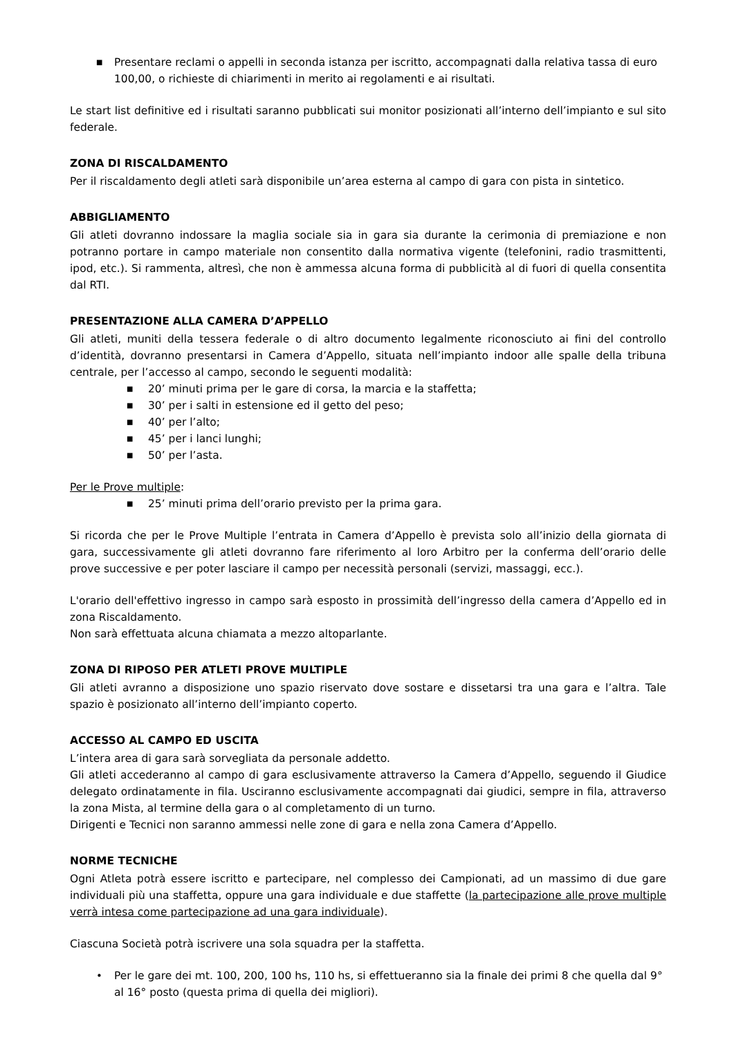■ Presentare reclami o appelli in seconda istanza per iscritto, accompagnati dalla relativa tassa di euro 100,00, o richieste di chiarimenti in merito ai regolamenti e ai risultati.
Le start list definitive ed i risultati saranno pubblicati sui monitor posizionati all’interno dell’impianto e sul sito federale.
ZONA DI RISCALDAMENTO
Per il riscaldamento degli atleti sarà disponibile un’area esterna al campo di gara con pista in sintetico.
ABBIGLIAMENTO
Gli atleti dovranno indossare la maglia sociale sia in gara sia durante la cerimonia di premiazione e non potranno portare in campo materiale non consentito dalla normativa vigente (telefonini, radio trasmittenti, ipod, etc.). Si rammenta, altresì, che non è ammessa alcuna forma di pubblicità al di fuori di quella consentita dal RTI.
PRESENTAZIONE ALLA CAMERA D’APPELLO
Gli atleti, muniti della tessera federale o di altro documento legalmente riconosciuto ai fini del controllo d’identità, dovranno presentarsi in Camera d’Appello, situata nell’impianto indoor alle spalle della tribuna centrale, per l’accesso al campo, secondo le seguenti modalità:
■ 20’ minuti prima per le gare di corsa, la marcia e la staffetta;
■ 30’ per i salti in estensione ed il getto del peso;
■ 40’ per l’alto;
■ 45’ per i lanci lunghi;
■ 50’ per l’asta.
Per le Prove multiple:
■ 25’ minuti prima dell’orario previsto per la prima gara.
Si ricorda che per le Prove Multiple l’entrata in Camera d’Appello è prevista solo all’inizio della giornata di gara, successivamente gli atleti dovranno fare riferimento al loro Arbitro per la conferma dell’orario delle prove successive e per poter lasciare il campo per necessità personali (servizi, massaggi, ecc.).
L'orario dell'effettivo ingresso in campo sarà esposto in prossimità dell’ingresso della camera d’Appello ed in zona Riscaldamento.
Non sarà effettuata alcuna chiamata a mezzo altoparlante.
ZONA DI RIPOSO PER ATLETI PROVE MULTIPLE
Gli atleti avranno a disposizione uno spazio riservato dove sostare e dissetarsi tra una gara e l’altra. Tale spazio è posizionato all’interno dell’impianto coperto.
ACCESSO AL CAMPO ED USCITA
L’intera area di gara sarà sorvegliata da personale addetto.
Gli atleti accederanno al campo di gara esclusivamente attraverso la Camera d’Appello, seguendo il Giudice delegato ordinatamente in fila. Usciranno esclusivamente accompagnati dai giudici, sempre in fila, attraverso la zona Mista, al termine della gara o al completamento di un turno.
Dirigenti e Tecnici non saranno ammessi nelle zone di gara e nella zona Camera d’Appello.
NORME TECNICHE
Ogni Atleta potrà essere iscritto e partecipare, nel complesso dei Campionati, ad un massimo di due gare individuali più una staffetta, oppure una gara individuale e due staffette (la partecipazione alle prove multiple verrà intesa come partecipazione ad una gara individuale).
Ciascuna Società potrà iscrivere una sola squadra per la staffetta.
• Per le gare dei mt. 100, 200, 100 hs, 110 hs, si effettueranno sia la finale dei primi 8 che quella dal 9° al 16° posto (questa prima di quella dei migliori).